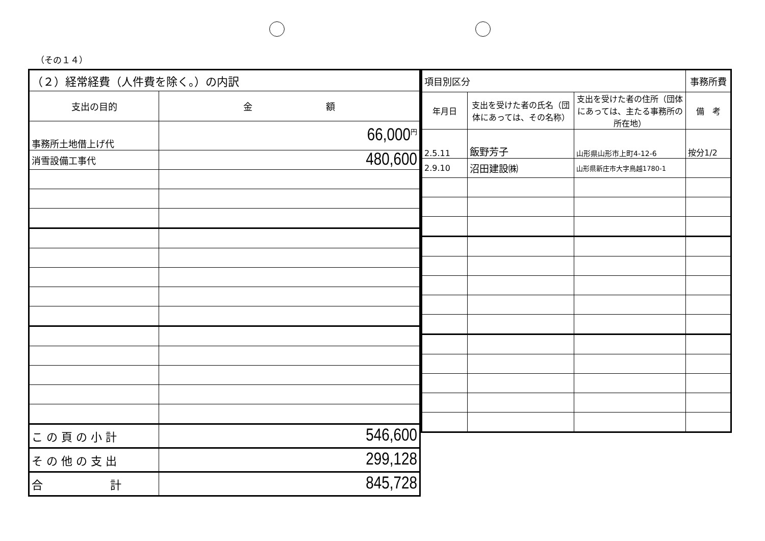（その１４）
| （２）経常経費（人件費を除く。）の内訳 | |
| --- | --- |
| 支出の目的 | 金 額 |
| 事務所土地借上げ代 | <sup>円</sup>66,000 |
| 消雪設備工事代 | 480,600 |
| こ の 頁 の 小 計 | 546,600 |
| そ の 他 の 支 出 | 299,128 |
| 合 計 | 845,728 |
| 項目別区分 | | | 事務所費 |
| --- | --- | --- | --- |
| 年月日 | 支出を受けた者の氏名（団体にあっては、その名称） | 支出を受けた者の住所（団体にあっては、主たる事務所の所在地） | 備 考 |
| 2.5.11 | 飯野芳子 | 山形県山形市上町4-12-6 | 按分1/2 |
| 2.9.10 | 沼田建設㈱ | 山形県新庄市大字鳥越1780-1 | |